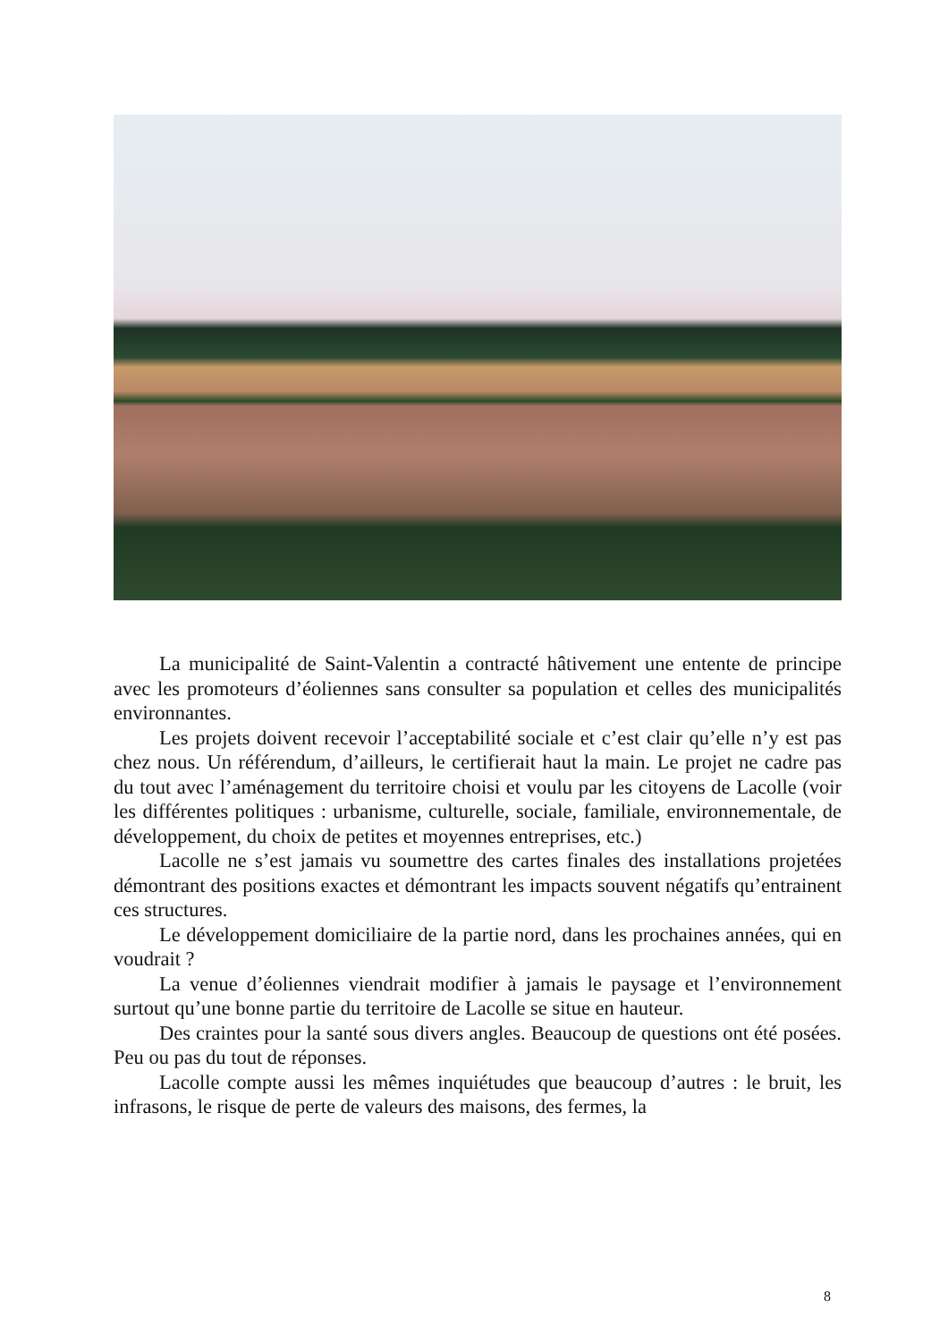La municipalité de Saint-Valentin a contracté hâtivement une entente de principe avec les promoteurs d’éoliennes sans consulter sa population et celles des municipalités environnantes.
Les projets doivent recevoir l’acceptabilité sociale et c’est clair qu’elle n’y est pas chez nous. Un référendum, d’ailleurs, le certifierait haut la main. Le projet ne cadre pas du tout avec l’aménagement du territoire choisi et voulu par les citoyens de Lacolle (voir les différentes politiques : urbanisme, culturelle, sociale, familiale, environnementale, de développement, du choix de petites et moyennes entreprises, etc.)
Lacolle ne s’est jamais vu soumettre des cartes finales des installations projetées démontrant des positions exactes et démontrant les impacts souvent négatifs qu’entrainent ces structures.
Le développement domiciliaire de la partie nord, dans les prochaines années, qui en voudrait ?
La venue d’éoliennes viendrait modifier à jamais le paysage et l’environnement surtout qu’une bonne partie du territoire de Lacolle se situe en hauteur.
Des craintes pour la santé sous divers angles. Beaucoup de questions ont été posées. Peu ou pas du tout de réponses.
Lacolle compte aussi les mêmes inquiétudes que beaucoup d’autres : le bruit, les infrasons, le risque de perte de valeurs des maisons, des fermes, la
8